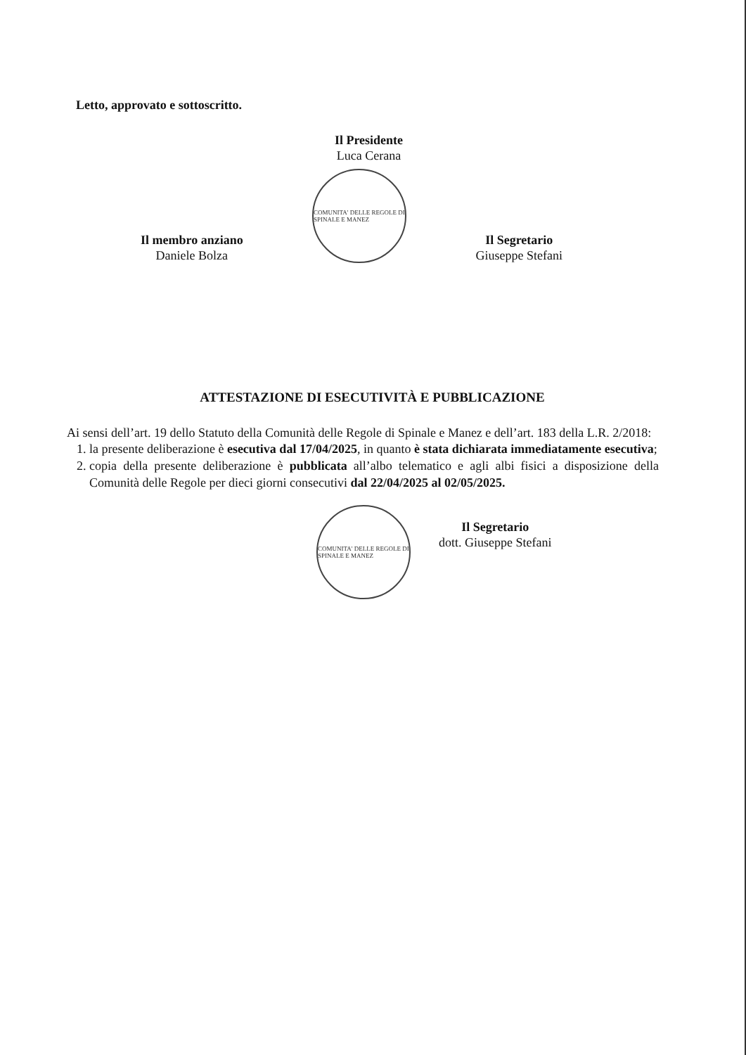Letto, approvato e sottoscritto.
Il Presidente
Luca Cerana
Il membro anziano
Daniele Bolza
COMUNITA' DELLE REGOLE DI SPINALE E MANEZ
Il Segretario
Giuseppe Stefani
ATTESTAZIONE DI ESECUTIVITÀ E PUBBLICAZIONE
Ai sensi dell’art. 19 dello Statuto della Comunità delle Regole di Spinale e Manez e dell’art. 183 della L.R. 2/2018:
1. la presente deliberazione è esecutiva dal 17/04/2025, in quanto è stata dichiarata immediatamente esecutiva;
2. copia della presente deliberazione è pubblicata all’albo telematico e agli albi fisici a disposizione della Comunità delle Regole per dieci giorni consecutivi dal 22/04/2025 al 02/05/2025.
COMUNITA' DELLE REGOLE DI SPINALE E MANEZ
Il Segretario
dott. Giuseppe Stefani